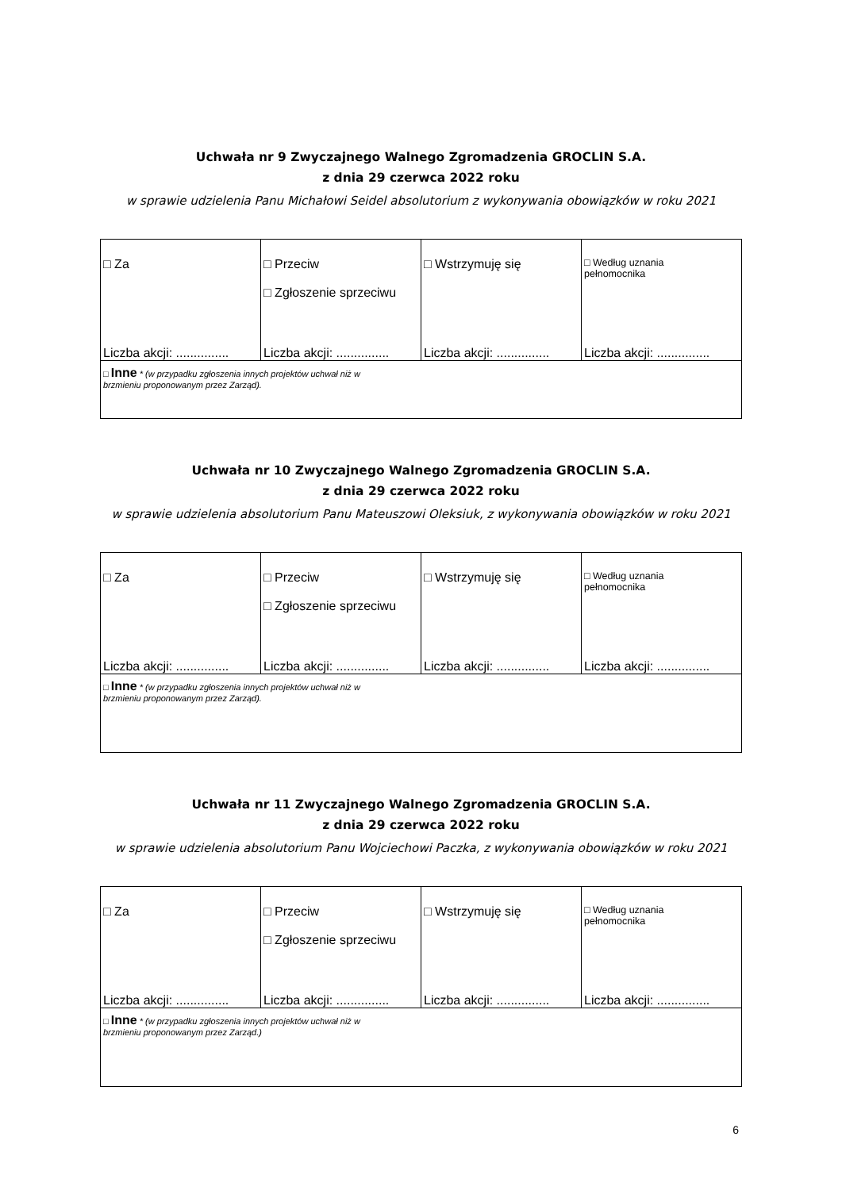Uchwała nr 9 Zwyczajnego Walnego Zgromadzenia GROCLIN S.A.
z dnia 29 czerwca 2022 roku
w sprawie udzielenia Panu Michałowi Seidel absolutorium z wykonywania obowiązków w roku 2021
| □ Za Liczba akcji: ............... | □ Przeciw □ Zgłoszenie sprzeciwu Liczba akcji: ............... | □ Wstrzymuję się Liczba akcji: ............... | □ Według uznania pełnomocnika Liczba akcji: ............... |
| □ Inne * (w przypadku zgłoszenia innych projektów uchwał niż w brzmieniu proponowanym przez Zarząd). | | | |
Uchwała nr 10 Zwyczajnego Walnego Zgromadzenia GROCLIN S.A.
z dnia 29 czerwca 2022 roku
w sprawie udzielenia absolutorium Panu Mateuszowi Oleksiuk, z wykonywania obowiązków w roku 2021
| □ Za Liczba akcji: ............... | □ Przeciw □ Zgłoszenie sprzeciwu Liczba akcji: ............... | □ Wstrzymuję się Liczba akcji: ............... | □ Według uznania pełnomocnika Liczba akcji: ............... |
| □ Inne * (w przypadku zgłoszenia innych projektów uchwał niż w brzmieniu proponowanym przez Zarząd). | | | |
Uchwała nr 11 Zwyczajnego Walnego Zgromadzenia GROCLIN S.A.
z dnia 29 czerwca 2022 roku
w sprawie udzielenia absolutorium Panu Wojciechowi Paczka, z wykonywania obowiązków w roku 2021
| □ Za Liczba akcji: ............... | □ Przeciw □ Zgłoszenie sprzeciwu Liczba akcji: ............... | □ Wstrzymuję się Liczba akcji: ............... | □ Według uznania pełnomocnika Liczba akcji: ............... |
| □ Inne * (w przypadku zgłoszenia innych projektów uchwał niż w brzmieniu proponowanym przez Zarząd.) | | | |
6